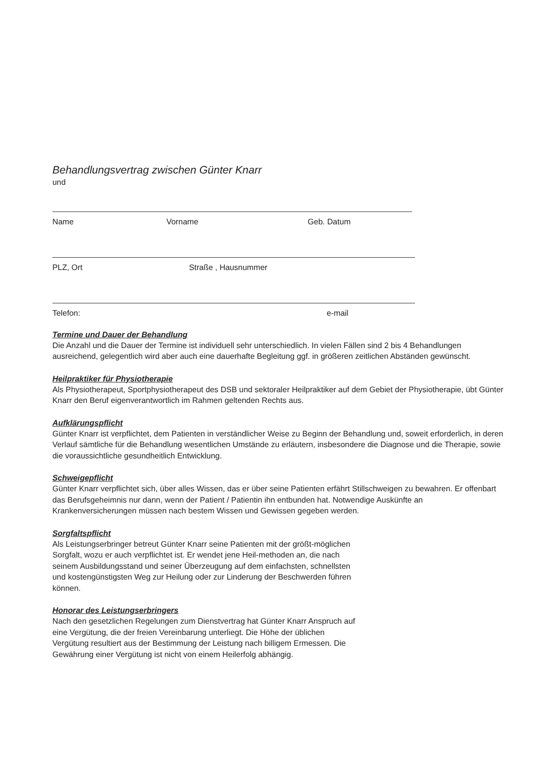Behandlungsvertrag zwischen Günter Knarr
und
Name Vorname Geb. Datum
PLZ, Ort Straße , Hausnummer
Telefon: e-mail
Termine und Dauer der Behandlung
Die Anzahl und die Dauer der Termine ist individuell sehr unterschiedlich. In vielen Fällen sind 2 bis 4 Behandlungen ausreichend, gelegentlich wird aber auch eine dauerhafte Begleitung ggf. in größeren zeitlichen Abständen gewünscht.
Heilpraktiker für Physiotherapie
Als Physiotherapeut, Sportphysiotherapeut des DSB und sektoraler Heilpraktiker auf dem Gebiet der Physiotherapie, übt Günter Knarr den Beruf eigenverantwortlich im Rahmen geltenden Rechts aus.
Aufklärungspflicht
Günter Knarr ist verpflichtet, dem Patienten in verständlicher Weise zu Beginn der Behandlung und, soweit erforderlich, in deren Verlauf sämtliche für die Behandlung wesentlichen Umstände zu erläutern, insbesondere die Diagnose und die Therapie, sowie die voraussichtliche gesundheitlich Entwicklung.
Schweigepflicht
Günter Knarr verpflichtet sich, über alles Wissen, das er über seine Patienten erfährt Stillschweigen zu bewahren. Er offenbart das Berufsgeheimnis nur dann, wenn der Patient / Patientin ihn entbunden hat. Notwendige Auskünfte an Krankenversicherungen müssen nach bestem Wissen und Gewissen gegeben werden.
Sorgfaltspflicht
Als Leistungserbringer betreut Günter Knarr seine Patienten mit der größt-möglichen Sorgfalt, wozu er auch verpflichtet ist. Er wendet jene Heil-methoden an, die nach seinem Ausbildungsstand und seiner Überzeugung auf dem einfachsten, schnellsten und kostengünstigsten Weg zur Heilung oder zur Linderung der Beschwerden führen können.
Honorar des Leistungserbringers
Nach den gesetzlichen Regelungen zum Dienstvertrag hat Günter Knarr Anspruch auf eine Vergütung, die der freien Vereinbarung unterliegt. Die Höhe der üblichen Vergütung resultiert aus der Bestimmung der Leistung nach billigem Ermessen. Die Gewährung einer Vergütung ist nicht von einem Heilerfolg abhängig.